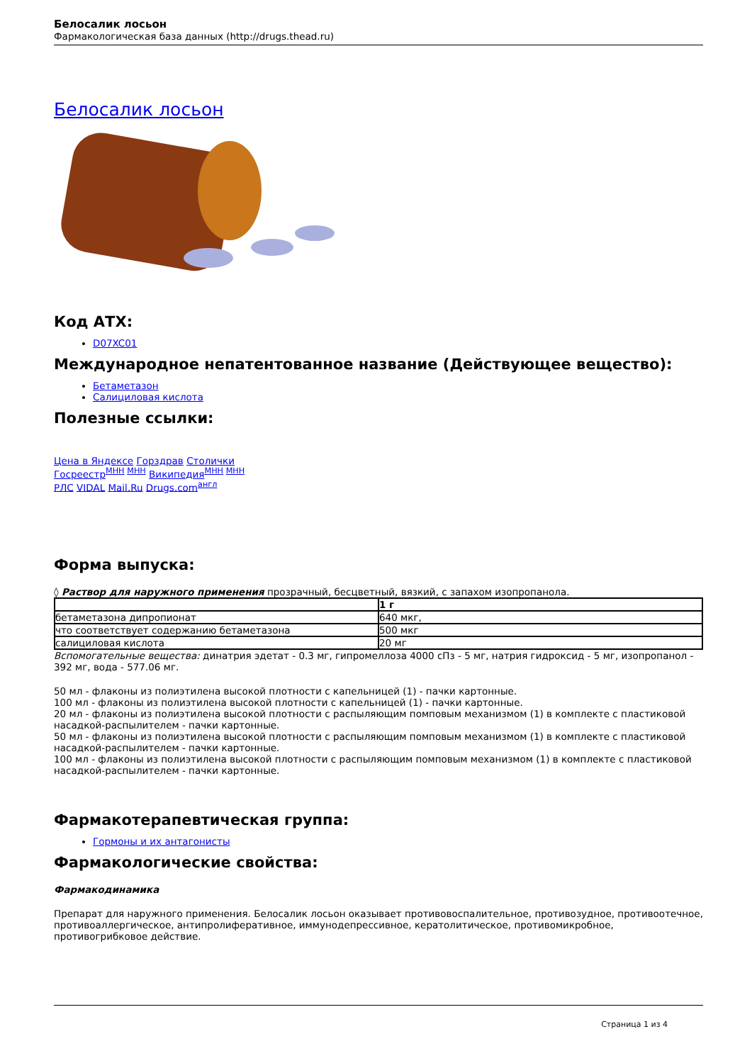Белосалик лосьон
Фармакологическая база данных (http://drugs.thead.ru)
Белосалик лосьон
Код АТХ:
D07XC01
Международное непатентованное название (Действующее вещество):
Бетаметазон
Салициловая кислота
Полезные ссылки:
Цена в Яндексе Горздрав Столички
Госреестр<sup>МНН МНН</sup> Википедия<sup>МНН МНН</sup>
РЛС VIDAL Mail.Ru Drugs.com<sup>англ</sup>
Форма выпуска:
◊ Раствор для наружного применения прозрачный, бесцветный, вязкий, с запахом изопропанола.
| | 1 г |
| бетаметазона дипропионат | 640 мкг, |
| что соответствует содержанию бетаметазона | 500 мкг |
| салициловая кислота | 20 мг |
Вспомогательные вещества: динатрия эдетат - 0.3 мг, гипромеллоза 4000 сПз - 5 мг, натрия гидроксид - 5 мг, изопропанол - 392 мг, вода - 577.06 мг.
50 мл - флаконы из полиэтилена высокой плотности с капельницей (1) - пачки картонные.
100 мл - флаконы из полиэтилена высокой плотности с капельницей (1) - пачки картонные.
20 мл - флаконы из полиэтилена высокой плотности с распыляющим помповым механизмом (1) в комплекте с пластиковой насадкой-распылителем - пачки картонные.
50 мл - флаконы из полиэтилена высокой плотности с распыляющим помповым механизмом (1) в комплекте с пластиковой насадкой-распылителем - пачки картонные.
100 мл - флаконы из полиэтилена высокой плотности с распыляющим помповым механизмом (1) в комплекте с пластиковой насадкой-распылителем - пачки картонные.
Фармакотерапевтическая группа:
Гормоны и их антагонисты
Фармакологические свойства:
Фармакодинамика
Препарат для наружного применения. Белосалик лосьон оказывает противовоспалительное, противозудное, противоотечное, противоаллергическое, антипролиферативное, иммунодепрессивное, кератолитическое, противомикробное, противогрибковое действие.
Страница 1 из 4